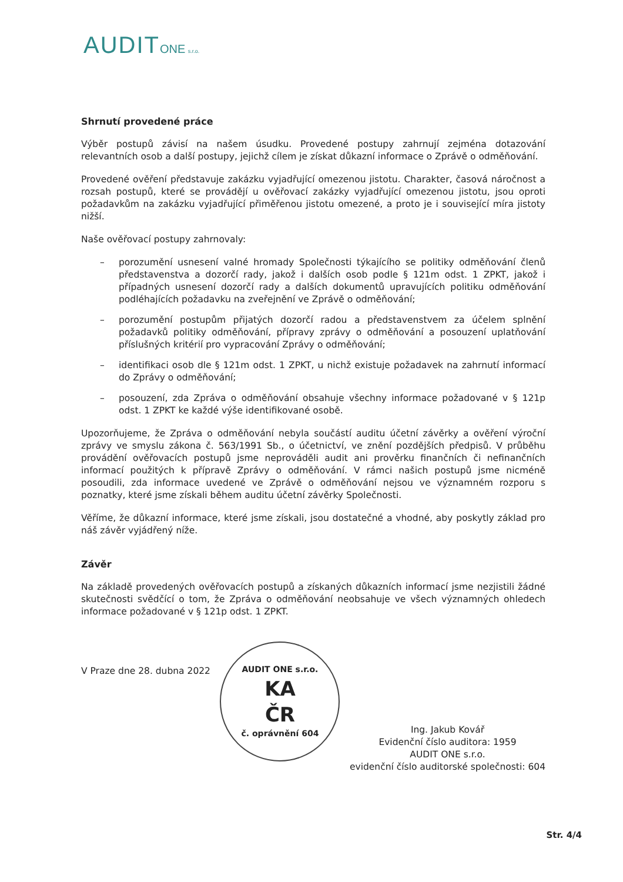AUDIT ONE s.r.o.
Shrnutí provedené práce
Výběr postupů závisí na našem úsudku. Provedené postupy zahrnují zejména dotazování relevantních osob a další postupy, jejichž cílem je získat důkazní informace o Zprávě o odměňování.
Provedené ověření představuje zakázku vyjadřující omezenou jistotu. Charakter, časová náročnost a rozsah postupů, které se provádějí u ověřovací zakázky vyjadřující omezenou jistotu, jsou oproti požadavkům na zakázku vyjadřující přiměřenou jistotu omezené, a proto je i související míra jistoty nižší.
Naše ověřovací postupy zahrnovaly:
– porozumění usnesení valné hromady Společnosti týkajícího se politiky odměňování členů představenstva a dozorčí rady, jakož i dalších osob podle § 121m odst. 1 ZPKT, jakož i případných usnesení dozorčí rady a dalších dokumentů upravujících politiku odměňování podléhajících požadavku na zveřejnění ve Zprávě o odměňování;
– porozumění postupům přijatých dozorčí radou a představenstvem za účelem splnění požadavků politiky odměňování, přípravy zprávy o odměňování a posouzení uplatňování příslušných kritérií pro vypracování Zprávy o odměňování;
– identifikaci osob dle § 121m odst. 1 ZPKT, u nichž existuje požadavek na zahrnutí informací do Zprávy o odměňování;
– posouzení, zda Zpráva o odměňování obsahuje všechny informace požadované v § 121p odst. 1 ZPKT ke každé výše identifikované osobě.
Upozorňujeme, že Zpráva o odměňování nebyla součástí auditu účetní závěrky a ověření výroční zprávy ve smyslu zákona č. 563/1991 Sb., o účetnictví, ve znění pozdějších předpisů. V průběhu provádění ověřovacích postupů jsme neprováděli audit ani prověrku finančních či nefinančních informací použitých k přípravě Zprávy o odměňování. V rámci našich postupů jsme nicméně posoudili, zda informace uvedené ve Zprávě o odměňování nejsou ve významném rozporu s poznatky, které jsme získali během auditu účetní závěrky Společnosti.
Věříme, že důkazní informace, které jsme získali, jsou dostatečné a vhodné, aby poskytly základ pro náš závěr vyjádřený níže.
Závěr
Na základě provedených ověřovacích postupů a získaných důkazních informací jsme nezjistili žádné skutečnosti svědčící o tom, že Zpráva o odměňování neobsahuje ve všech významných ohledech informace požadované v § 121p odst. 1 ZPKT.
V Praze dne 28. dubna 2022
AUDIT ONE s.r.o.
KA
ČR
č. oprávnění 604
Ing. Jakub Kovář
Evidenční číslo auditora: 1959
AUDIT ONE s.r.o.
evidenční číslo auditorské společnosti: 604
Str. 4/4